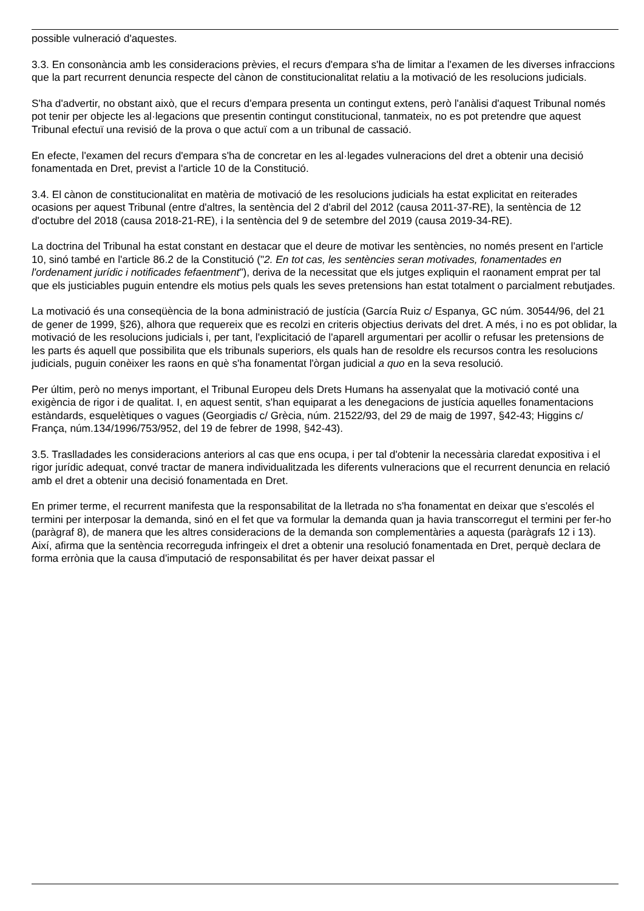possible vulneració d'aquestes.
3.3. En consonància amb les consideracions prèvies, el recurs d'empara s'ha de limitar a l'examen de les diverses infraccions que la part recurrent denuncia respecte del cànon de constitucionalitat relatiu a la motivació de les resolucions judicials.
S'ha d'advertir, no obstant això, que el recurs d'empara presenta un contingut extens, però l'anàlisi d'aquest Tribunal només pot tenir per objecte les al·legacions que presentin contingut constitucional, tanmateix, no es pot pretendre que aquest Tribunal efectuï una revisió de la prova o que actuï com a un tribunal de cassació.
En efecte, l'examen del recurs d'empara s'ha de concretar en les al·legades vulneracions del dret a obtenir una decisió fonamentada en Dret, previst a l'article 10 de la Constitució.
3.4. El cànon de constitucionalitat en matèria de motivació de les resolucions judicials ha estat explicitat en reiterades ocasions per aquest Tribunal (entre d'altres, la sentència del 2 d'abril del 2012 (causa 2011-37-RE), la sentència de 12 d'octubre del 2018 (causa 2018-21-RE), i la sentència del 9 de setembre del 2019 (causa 2019-34-RE).
La doctrina del Tribunal ha estat constant en destacar que el deure de motivar les sentències, no només present en l'article 10, sinó també en l'article 86.2 de la Constitució ("2. En tot cas, les sentències seran motivades, fonamentades en l'ordenament jurídic i notificades fefaentment"), deriva de la necessitat que els jutges expliquin el raonament emprat per tal que els justiciables puguin entendre els motius pels quals les seves pretensions han estat totalment o parcialment rebutjades.
La motivació és una conseqüència de la bona administració de justícia (García Ruiz c/ Espanya, GC núm. 30544/96, del 21 de gener de 1999, §26), alhora que requereix que es recolzi en criteris objectius derivats del dret. A més, i no es pot oblidar, la motivació de les resolucions judicials i, per tant, l'explicitació de l'aparell argumentari per acollir o refusar les pretensions de les parts és aquell que possibilita que els tribunals superiors, els quals han de resoldre els recursos contra les resolucions judicials, puguin conèixer les raons en què s'ha fonamentat l'òrgan judicial a quo en la seva resolució.
Per últim, però no menys important, el Tribunal Europeu dels Drets Humans ha assenyalat que la motivació conté una exigència de rigor i de qualitat. I, en aquest sentit, s'han equiparat a les denegacions de justícia aquelles fonamentacions estàndards, esquelètiques o vagues (Georgiadis c/ Grècia, núm. 21522/93, del 29 de maig de 1997, §42-43; Higgins c/ França, núm.134/1996/753/952, del 19 de febrer de 1998, §42-43).
3.5. Traslladades les consideracions anteriors al cas que ens ocupa, i per tal d'obtenir la necessària claredat expositiva i el rigor jurídic adequat, convé tractar de manera individualitzada les diferents vulneracions que el recurrent denuncia en relació amb el dret a obtenir una decisió fonamentada en Dret.
En primer terme, el recurrent manifesta que la responsabilitat de la lletrada no s'ha fonamentat en deixar que s'escolés el termini per interposar la demanda, sinó en el fet que va formular la demanda quan ja havia transcorregut el termini per fer-ho (paràgraf 8), de manera que les altres consideracions de la demanda son complementàries a aquesta (paràgrafs 12 i 13). Així, afirma que la sentència recorreguda infringeix el dret a obtenir una resolució fonamentada en Dret, perquè declara de forma errònia que la causa d'imputació de responsabilitat és per haver deixat passar el